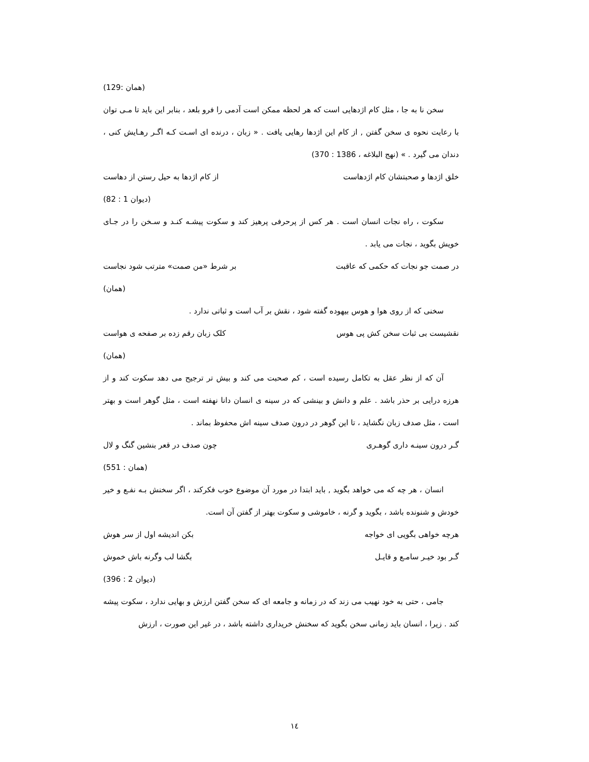(همان :129)
سخن نا به جا ، مثل کام اژدهایی است که هر لحظه ممکن است آدمی را فرو بلعد ، بنابر این باید تا مـی توان با رعایت نحوه ی سخن گفتن , از کام این اژدها رهایی یافت . « زبان ، درنده ای اسـت کـه اگـر رهـایش کنی ، دندان می گیرد . » (نهج البلاغه ، 1386 : 370)
خلق اژدها و صحبتشان کام اژدهاست از کام اژدها به حیل رستن از دهاست
(دیوان 1 : 82)
سکوت ، راه نجات انسان است . هر کس از پرحرفی پرهیز کند و سکوت پیشـه کنـد و سـخن را در جـای خویش بگوید ، نجات می یابد .
در صمت جو نجات که حکمی که عاقبت بر شرط «من صمت» مترتب شود نجاست
(همان)
سخنی که از روی هوا و هوس بیهوده گفته شود ، نقش بر آب است و ثباتی ندارد .
نقشیست بی ثبات سخن کش پی هوس کلک زبان رقم زده بر صفحه ی هواست
(همان)
آن که از نظر عقل به تکامل رسیده است ، کم صحبت می کند و بیش تر ترجیح می دهد سکوت کند و از هرزه درایی بر حذر باشد . علم و دانش و بینشی که در سینه ی انسان دانا نهفته است ، مثل گوهر است و بهتر است ، مثل صدف زبان نگشاید ، تا این گوهر در درون صدف سینه اش محفوظ بماند .
گـر درون سینـه داری گوهـری چون صدف در قعر بنشین گنگ و لال
(همان : 551)
انسان ، هر چه که می خواهد بگوید , باید ابتدا در مورد آن موضوع خوب فکرکند ، اگر سخنش بـه نفـع و خیر خودش و شنونده باشد ، بگوید و گرنه ، خاموشی و سکوت بهتر از گفتن آن است.
هرچه خواهی بگویی ای خواجه بکن اندیشه اول از سر هوش
گـر بود خیـر سامـع و قایـل بگشا لب وگرنه باش خموش
(دیوان 2 : 396)
جامی ، حتی به خود نهیب می زند که در زمانه و جامعه ای که سخن گفتن ارزش و بهایی ندارد ، سکوت پیشه کند . زیرا ، انسان باید زمانی سخن بگوید که سخنش خریداری داشته باشد ، در غیر این صورت ، ارزش
١٤